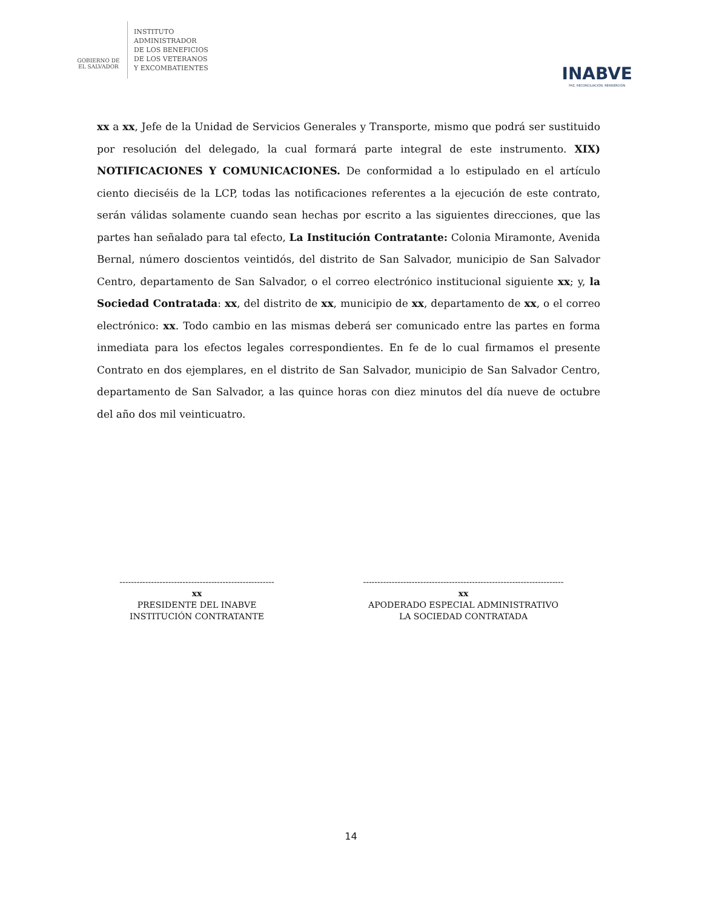GOBIERNO DE
EL SALVADOR
INSTITUTO
ADMINISTRADOR
DE LOS BENEFICIOS
DE LOS VETERANOS
Y EXCOMBATIENTES
INABVE
PAZ, RECONCILIACIÓN, REINSERCIÓN
xx a xx, Jefe de la Unidad de Servicios Generales y Transporte, mismo que podrá ser sustituido por resolución del delegado, la cual formará parte integral de este instrumento. XIX) NOTIFICACIONES Y COMUNICACIONES. De conformidad a lo estipulado en el artículo ciento dieciséis de la LCP, todas las notificaciones referentes a la ejecución de este contrato, serán válidas solamente cuando sean hechas por escrito a las siguientes direcciones, que las partes han señalado para tal efecto, La Institución Contratante: Colonia Miramonte, Avenida Bernal, número doscientos veintidós, del distrito de San Salvador, municipio de San Salvador Centro, departamento de San Salvador, o el correo electrónico institucional siguiente xx; y, la Sociedad Contratada: xx, del distrito de xx, municipio de xx, departamento de xx, o el correo electrónico: xx. Todo cambio en las mismas deberá ser comunicado entre las partes en forma inmediata para los efectos legales correspondientes. En fe de lo cual firmamos el presente Contrato en dos ejemplares, en el distrito de San Salvador, municipio de San Salvador Centro, departamento de San Salvador, a las quince horas con diez minutos del día nueve de octubre del año dos mil veinticuatro.
------------------------------------------------------
xx
PRESIDENTE DEL INABVE
INSTITUCIÓN CONTRATANTE
----------------------------------------------------------------------
xx
APODERADO ESPECIAL ADMINISTRATIVO
LA SOCIEDAD CONTRATADA
14